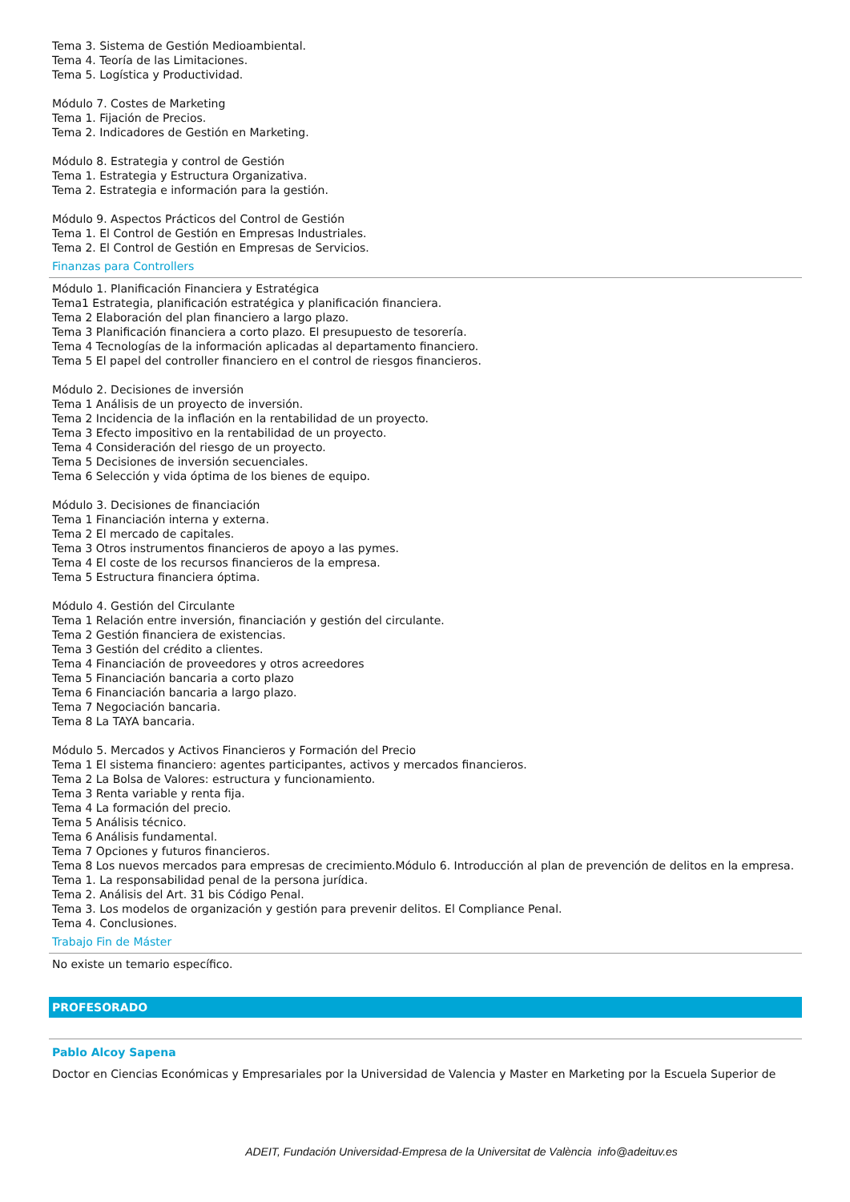Tema 3. Sistema de Gestión Medioambiental.
Tema 4. Teoría de las Limitaciones.
Tema 5. Logística y Productividad.
Módulo 7. Costes de Marketing
Tema 1. Fijación de Precios.
Tema 2. Indicadores de Gestión en Marketing.
Módulo 8. Estrategia y control de Gestión
Tema 1. Estrategia y Estructura Organizativa.
Tema 2. Estrategia e información para la gestión.
Módulo 9. Aspectos Prácticos del Control de Gestión
Tema 1. El Control de Gestión en Empresas Industriales.
Tema 2. El Control de Gestión en Empresas de Servicios.
Finanzas para Controllers
Módulo 1. Planificación Financiera y Estratégica
Tema1 Estrategia, planificación estratégica y planificación financiera.
Tema 2 Elaboración del plan financiero a largo plazo.
Tema 3 Planificación financiera a corto plazo. El presupuesto de tesorería.
Tema 4 Tecnologías de la información aplicadas al departamento financiero.
Tema 5 El papel del controller financiero en el control de riesgos financieros.
Módulo 2. Decisiones de inversión
Tema 1 Análisis de un proyecto de inversión.
Tema 2 Incidencia de la inflación en la rentabilidad de un proyecto.
Tema 3 Efecto impositivo en la rentabilidad de un proyecto.
Tema 4 Consideración del riesgo de un proyecto.
Tema 5 Decisiones de inversión secuenciales.
Tema 6 Selección y vida óptima de los bienes de equipo.
Módulo 3. Decisiones de financiación
Tema 1 Financiación interna y externa.
Tema 2 El mercado de capitales.
Tema 3 Otros instrumentos financieros de apoyo a las pymes.
Tema 4 El coste de los recursos financieros de la empresa.
Tema 5 Estructura financiera óptima.
Módulo 4. Gestión del Circulante
Tema 1 Relación entre inversión, financiación y gestión del circulante.
Tema 2 Gestión financiera de existencias.
Tema 3 Gestión del crédito a clientes.
Tema 4 Financiación de proveedores y otros acreedores
Tema 5 Financiación bancaria a corto plazo
Tema 6 Financiación bancaria a largo plazo.
Tema 7 Negociación bancaria.
Tema 8 La TAYA bancaria.
Módulo 5. Mercados y Activos Financieros y Formación del Precio
Tema 1 El sistema financiero: agentes participantes, activos y mercados financieros.
Tema 2 La Bolsa de Valores: estructura y funcionamiento.
Tema 3 Renta variable y renta fija.
Tema 4 La formación del precio.
Tema 5 Análisis técnico.
Tema 6 Análisis fundamental.
Tema 7 Opciones y futuros financieros.
Tema 8 Los nuevos mercados para empresas de crecimiento.Módulo 6. Introducción al plan de prevención de delitos en la empresa.
Tema 1. La responsabilidad penal de la persona jurídica.
Tema 2. Análisis del Art. 31 bis Código Penal.
Tema 3. Los modelos de organización y gestión para prevenir delitos. El Compliance Penal.
Tema 4. Conclusiones.
Trabajo Fin de Máster
No existe un temario específico.
PROFESORADO
Pablo Alcoy Sapena
Doctor en Ciencias Económicas y Empresariales por la Universidad de Valencia y Master en Marketing por la Escuela Superior de
ADEIT, Fundación Universidad-Empresa de la Universitat de València info@adeituv.es